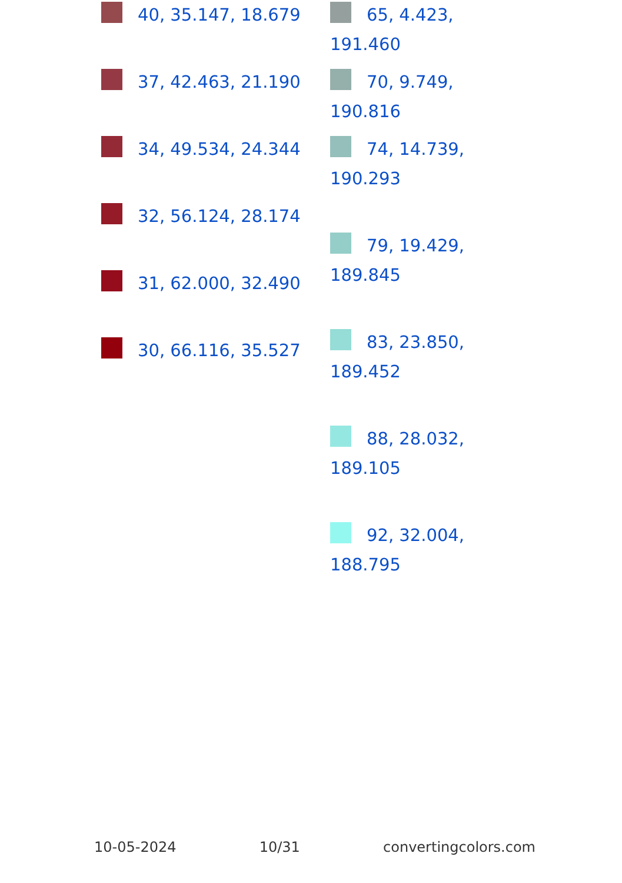40, 35.147, 18.679
37, 42.463, 21.190
34, 49.534, 24.344
32, 56.124, 28.174
31, 62.000, 32.490
30, 66.116, 35.527
65, 4.423, 191.460
70, 9.749, 190.816
74, 14.739, 190.293
79, 19.429, 189.845
83, 23.850, 189.452
88, 28.032, 189.105
92, 32.004, 188.795
10-05-2024 10/31 convertingcolors.com